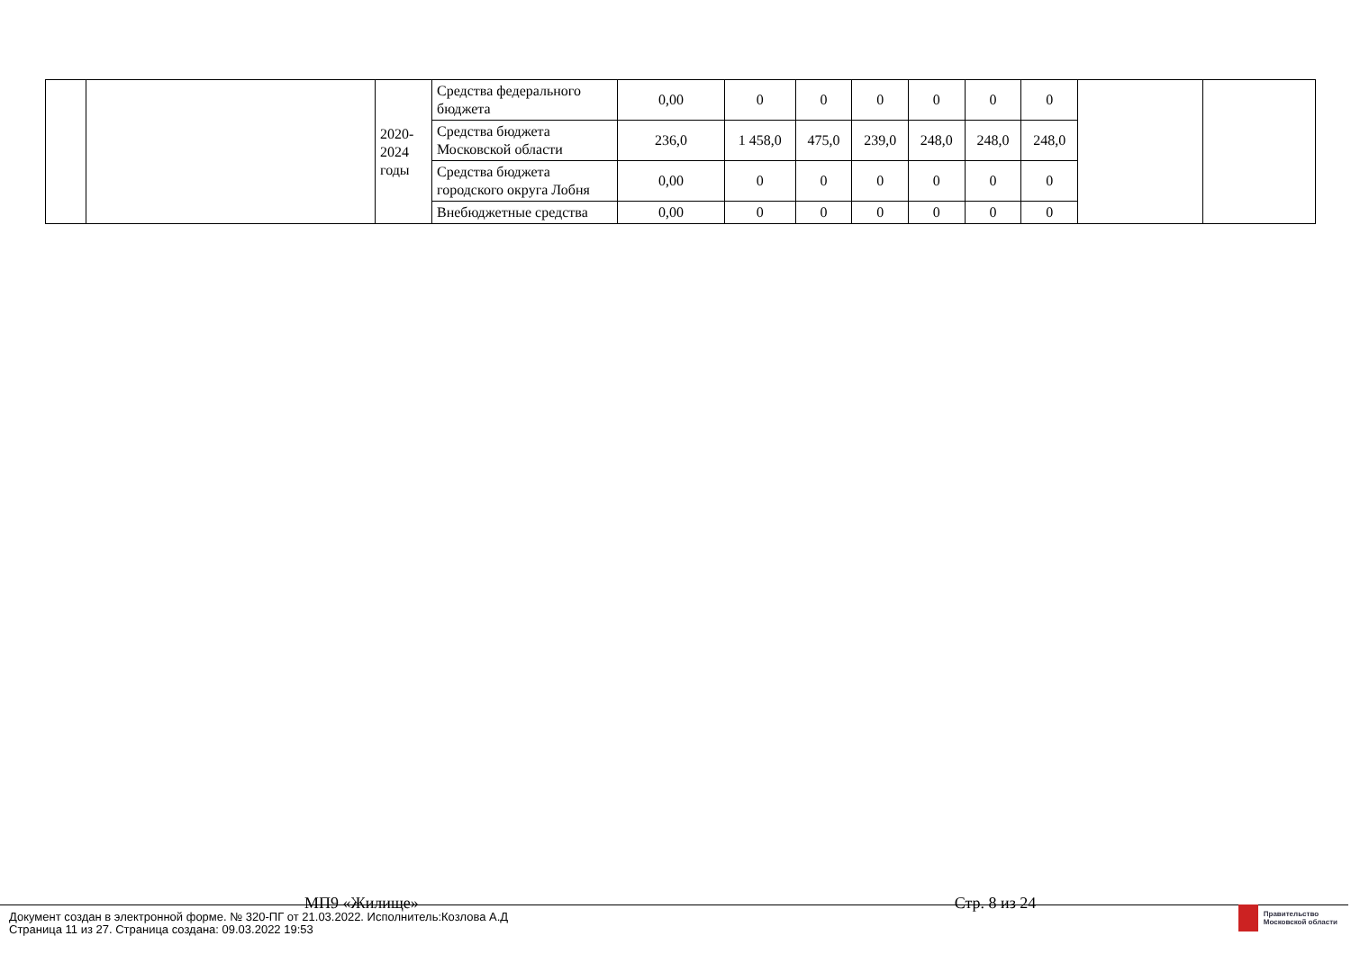| | | 2020- 2024 годы | Средства федерального бюджета | 0,00 | 0 | 0 | 0 | 0 | 0 | 0 | | |
| | | | Средства бюджета Московской области | 236,0 | 1 458,0 | 475,0 | 239,0 | 248,0 | 248,0 | 248,0 | | |
| | | | Средства бюджета городского округа Лобня | 0,00 | 0 | 0 | 0 | 0 | 0 | 0 | | |
| | | | Внебюджетные средства | 0,00 | 0 | 0 | 0 | 0 | 0 | 0 | | |
МП9 «Жилище» Стр. 8 из 24
Документ создан в электронной форме. № 320-ПГ от 21.03.2022. Исполнитель:Козлова А.Д
Страница 11 из 27. Страница создана: 09.03.2022 19:53
Правительство
Московской области